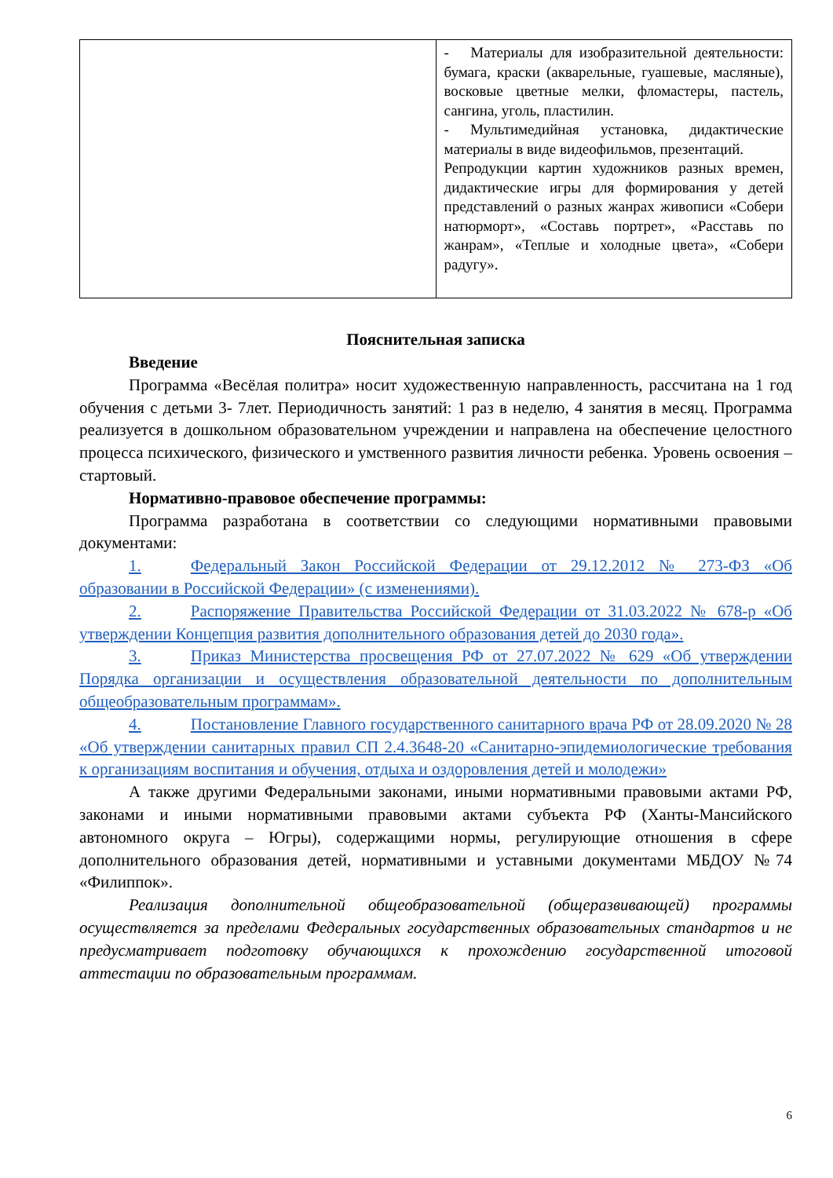| | - Материалы для изобразительной деятельности: бумага, краски (акварельные, гуашевые, масляные), восковые цветные мелки, фломастеры, пастель, сангина, уголь, пластилин. - Мультимедийная установка, дидактические материалы в виде видеофильмов, презентаций. Репродукции картин художников разных времен, дидактические игры для формирования у детей представлений о разных жанрах живописи «Собери натюрморт», «Составь портрет», «Расставь по жанрам», «Теплые и холодные цвета», «Собери радугу». |
Пояснительная записка
Введение
Программа «Весёлая политра» носит художественную направленность, рассчитана на 1 год обучения с детьми 3- 7лет. Периодичность занятий: 1 раз в неделю, 4 занятия в месяц. Программа реализуется в дошкольном образовательном учреждении и направлена на обеспечение целостного процесса психического, физического и умственного развития личности ребенка. Уровень освоения – стартовый.
Нормативно-правовое обеспечение программы:
Программа разработана в соответствии со следующими нормативными правовыми документами:
1. Федеральный Закон Российской Федерации от 29.12.2012 № 273-ФЗ «Об образовании в Российской Федерации» (с изменениями).
2. Распоряжение Правительства Российской Федерации от 31.03.2022 № 678-р «Об утверждении Концепция развития дополнительного образования детей до 2030 года».
3. Приказ Министерства просвещения РФ от 27.07.2022 № 629 «Об утверждении Порядка организации и осуществления образовательной деятельности по дополнительным общеобразовательным программам».
4. Постановление Главного государственного санитарного врача РФ от 28.09.2020 № 28 «Об утверждении санитарных правил СП 2.4.3648-20 «Санитарно-эпидемиологические требования к организациям воспитания и обучения, отдыха и оздоровления детей и молодежи»
А также другими Федеральными законами, иными нормативными правовыми актами РФ, законами и иными нормативными правовыми актами субъекта РФ (Ханты-Мансийского автономного округа – Югры), содержащими нормы, регулирующие отношения в сфере дополнительного образования детей, нормативными и уставными документами МБДОУ №74 «Филиппок».
Реализация дополнительной общеобразовательной (общеразвивающей) программы осуществляется за пределами Федеральных государственных образовательных стандартов и не предусматривает подготовку обучающихся к прохождению государственной итоговой аттестации по образовательным программам.
6